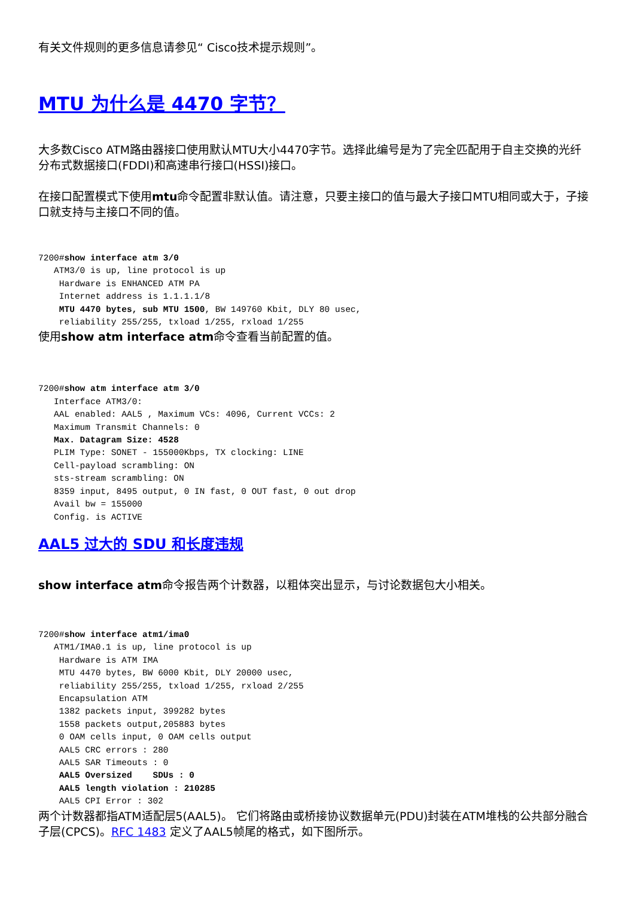有关文件规则的更多信息请参见“ Cisco技术提示规则”。
MTU 为什么是 4470 字节？
大多数Cisco ATM路由器接口使用默认MTU大小4470字节。选择此编号是为了完全匹配用于自主交换的光纤分布式数据接口(FDDI)和高速串行接口(HSSI)接口。
在接口配置模式下使用mtu命令配置非默认值。请注意，只要主接口的值与最大子接口MTU相同或大于，子接口就支持与主接口不同的值。
7200#show interface atm 3/0
   ATM3/0 is up, line protocol is up
    Hardware is ENHANCED ATM PA
    Internet address is 1.1.1.1/8
    MTU 4470 bytes, sub MTU 1500, BW 149760 Kbit, DLY 80 usec,
    reliability 255/255, txload 1/255, rxload 1/255
使用show atm interface atm命令查看当前配置的值。
7200#show atm interface atm 3/0
   Interface ATM3/0:
   AAL enabled: AAL5 , Maximum VCs: 4096, Current VCCs: 2
   Maximum Transmit Channels: 0
   Max. Datagram Size: 4528
   PLIM Type: SONET - 155000Kbps, TX clocking: LINE
   Cell-payload scrambling: ON
   sts-stream scrambling: ON
   8359 input, 8495 output, 0 IN fast, 0 OUT fast, 0 out drop
   Avail bw = 155000
   Config. is ACTIVE
AAL5 过大的 SDU 和长度违规
show interface atm命令报告两个计数器，以粗体突出显示，与讨论数据包大小相关。
7200#show interface atm1/ima0
   ATM1/IMA0.1 is up, line protocol is up
    Hardware is ATM IMA
    MTU 4470 bytes, BW 6000 Kbit, DLY 20000 usec,
    reliability 255/255, txload 1/255, rxload 2/255
    Encapsulation ATM
    1382 packets input, 399282 bytes
    1558 packets output,205883 bytes
    0 OAM cells input, 0 OAM cells output
    AAL5 CRC errors : 280
    AAL5 SAR Timeouts : 0
    AAL5 Oversized    SDUs : 0
    AAL5 length violation : 210285
    AAL5 CPI Error : 302
两个计数器都指ATM适配层5(AAL5)。 它们将路由或桥接协议数据单元(PDU)封装在ATM堆栈的公共部分融合子层(CPCS)。RFC 1483 定义了AAL5帧尾的格式，如下图所示。